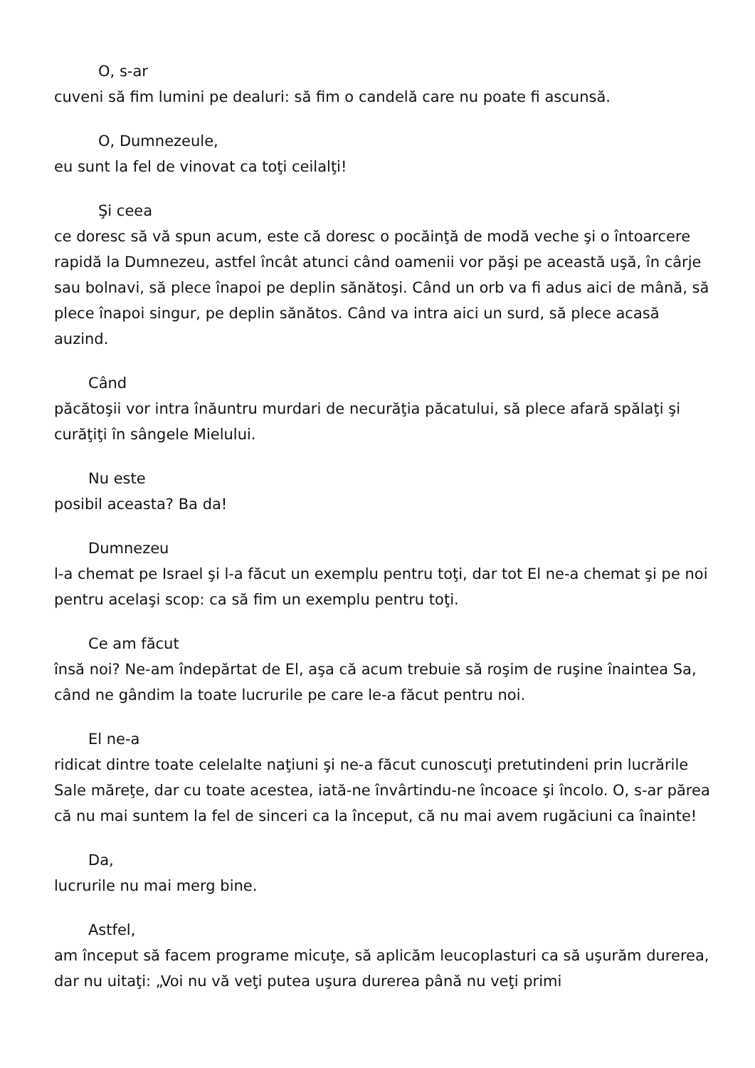O, s-ar
cuveni să fim lumini pe dealuri: să fim o candelă care nu poate fi ascunsă.
O, Dumnezeule,
eu sunt la fel de vinovat ca toţi ceilalţi!
Şi ceea
ce doresc să vă spun acum, este că doresc o pocăinţă de modă veche şi o întoarcere rapidă la Dumnezeu, astfel încât atunci când oamenii vor păşi pe această uşă, în cârje sau bolnavi, să plece înapoi pe deplin sănătoşi. Când un orb va fi adus aici de mână, să plece înapoi singur, pe deplin sănătos. Când va intra aici un surd, să plece acasă auzind.
Când
păcătoşii vor intra înăuntru murdari de necurăţia păcatului, să plece afară spălaţi şi curăţiţi în sângele Mielului.
Nu este
posibil aceasta? Ba da!
Dumnezeu
l-a chemat pe Israel şi l-a făcut un exemplu pentru toţi, dar tot El ne-a chemat şi pe noi pentru acelaşi scop: ca să fim un exemplu pentru toţi.
Ce am făcut
însă noi? Ne-am îndepărtat de El, aşa că acum trebuie să roşim de ruşine înaintea Sa, când ne gândim la toate lucrurile pe care le-a făcut pentru noi.
El ne-a
ridicat dintre toate celelalte naţiuni şi ne-a făcut cunoscuţi pretutindeni prin lucrările Sale măreţe, dar cu toate acestea, iată-ne învârtindu-ne încoace şi încolo. O, s-ar părea că nu mai suntem la fel de sinceri ca la început, că nu mai avem rugăciuni ca înainte!
Da,
lucrurile nu mai merg bine.
Astfel,
am început să facem programe micuţe, să aplicăm leucoplasturi ca să uşurăm durerea, dar nu uitaţi: „Voi nu vă veţi putea uşura durerea până nu veţi primi